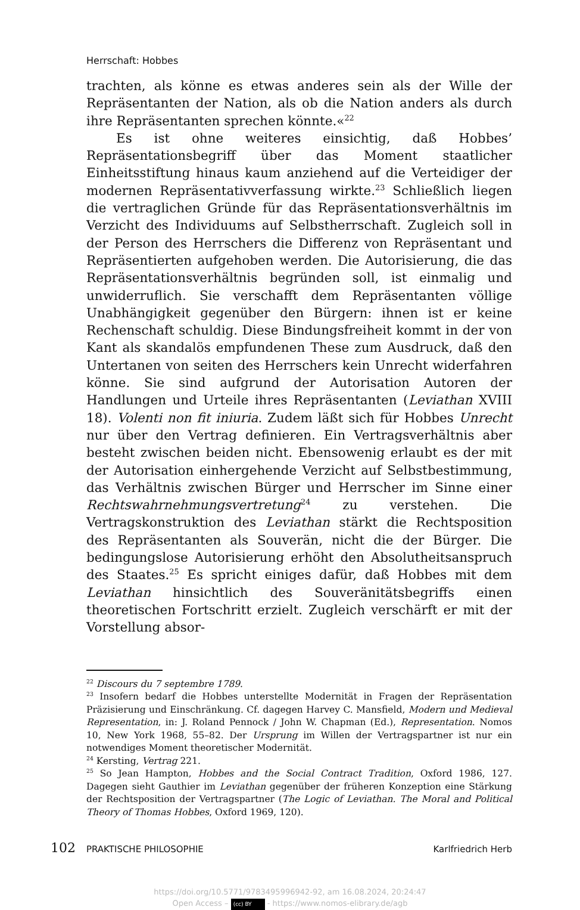Herrschaft: Hobbes
trachten, als könne es etwas anderes sein als der Wille der Repräsentanten der Nation, als ob die Nation anders als durch ihre Repräsentanten sprechen könnte.«<sup>22</sup>
Es ist ohne weiteres einsichtig, daß Hobbes’ Repräsentationsbegriff über das Moment staatlicher Einheitsstiftung hinaus kaum anziehend auf die Verteidiger der modernen Repräsentativverfassung wirkte.<sup>23</sup> Schließlich liegen die vertraglichen Gründe für das Repräsentationsverhältnis im Verzicht des Individuums auf Selbstherrschaft. Zugleich soll in der Person des Herrschers die Differenz von Repräsentant und Repräsentierten aufgehoben werden. Die Autorisierung, die das Repräsentationsverhältnis begründen soll, ist einmalig und unwiderruflich. Sie verschafft dem Repräsentanten völlige Unabhängigkeit gegenüber den Bürgern: ihnen ist er keine Rechenschaft schuldig. Diese Bindungsfreiheit kommt in der von Kant als skandalös empfundenen These zum Ausdruck, daß den Untertanen von seiten des Herrschers kein Unrecht widerfahren könne. Sie sind aufgrund der Autorisation Autoren der Handlungen und Urteile ihres Repräsentanten (Leviathan XVIII 18). Volenti non fit iniuria. Zudem läßt sich für Hobbes Unrecht nur über den Vertrag definieren. Ein Vertragsverhältnis aber besteht zwischen beiden nicht. Ebensowenig erlaubt es der mit der Autorisation einhergehende Verzicht auf Selbstbestimmung, das Verhältnis zwischen Bürger und Herrscher im Sinne einer Rechtswahrnehmungsvertretung<sup>24</sup> zu verstehen. Die Vertragskonstruktion des Leviathan stärkt die Rechtsposition des Repräsentanten als Souverän, nicht die der Bürger. Die bedingungslose Autorisierung erhöht den Absolutheitsanspruch des Staates.<sup>25</sup> Es spricht einiges dafür, daß Hobbes mit dem Leviathan hinsichtlich des Souveränitätsbegriffs einen theoretischen Fortschritt erzielt. Zugleich verschärft er mit der Vorstellung absor-
<sup>22</sup> Discours du 7 septembre 1789.
<sup>23</sup> Insofern bedarf die Hobbes unterstellte Modernität in Fragen der Repräsentation Präzisierung und Einschränkung. Cf. dagegen Harvey C. Mansfield, Modern und Medieval Representation, in: J. Roland Pennock / John W. Chapman (Ed.), Representation. Nomos 10, New York 1968, 55–82. Der Ursprung im Willen der Vertragspartner ist nur ein notwendiges Moment theoretischer Modernität.
<sup>24</sup> Kersting, Vertrag 221.
<sup>25</sup> So Jean Hampton, Hobbes and the Social Contract Tradition, Oxford 1986, 127. Dagegen sieht Gauthier im Leviathan gegenüber der früheren Konzeption eine Stärkung der Rechtsposition der Vertragspartner (The Logic of Leviathan. The Moral and Political Theory of Thomas Hobbes, Oxford 1969, 120).
102 PRAKTISCHE PHILOSOPHIE Karlfriedrich Herb
https://doi.org/10.5771/9783495996942-92, am 16.08.2024, 20:24:47
Open Access – (cc) BY - https://www.nomos-elibrary.de/agb